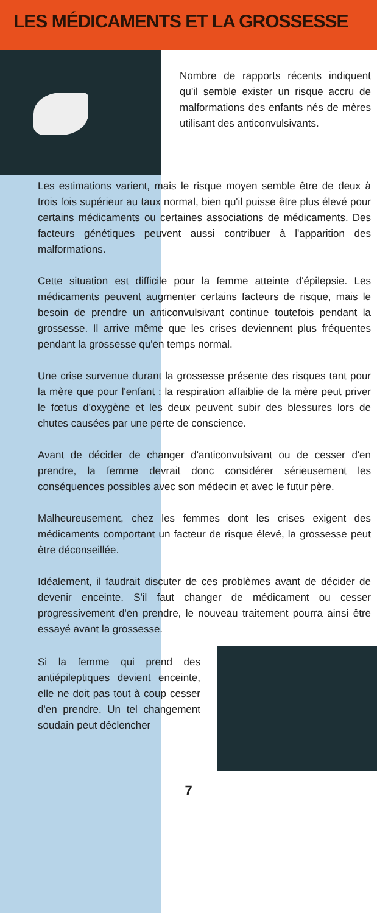LES MÉDICAMENTS ET LA GROSSESSE
Nombre de rapports récents indiquent qu'il semble exister un risque accru de malformations des enfants nés de mères utilisant des anticonvulsivants.
Les estimations varient, mais le risque moyen semble être de deux à trois fois supérieur au taux normal, bien qu'il puisse être plus élevé pour certains médicaments ou certaines associations de médicaments. Des facteurs génétiques peuvent aussi contribuer à l'apparition des malformations.
Cette situation est difficile pour la femme atteinte d'épilepsie. Les médicaments peuvent augmenter certains facteurs de risque, mais le besoin de prendre un anticonvulsivant continue toutefois pendant la grossesse. Il arrive même que les crises deviennent plus fréquentes pendant la grossesse qu'en temps normal.
Une crise survenue durant la grossesse présente des risques tant pour la mère que pour l'enfant : la respiration affaiblie de la mère peut priver le fœtus d'oxygène et les deux peuvent subir des blessures lors de chutes causées par une perte de conscience.
Avant de décider de changer d'anticonvulsivant ou de cesser d'en prendre, la femme devrait donc considérer sérieusement les conséquences possibles avec son médecin et avec le futur père.
Malheureusement, chez les femmes dont les crises exigent des médicaments comportant un facteur de risque élevé, la grossesse peut être déconseillée.
Idéalement, il faudrait discuter de ces problèmes avant de décider de devenir enceinte. S'il faut changer de médicament ou cesser progressivement d'en prendre, le nouveau traitement pourra ainsi être essayé avant la grossesse.
Si la femme qui prend des antiépileptiques devient enceinte, elle ne doit pas tout à coup cesser d'en prendre. Un tel changement soudain peut déclencher
7